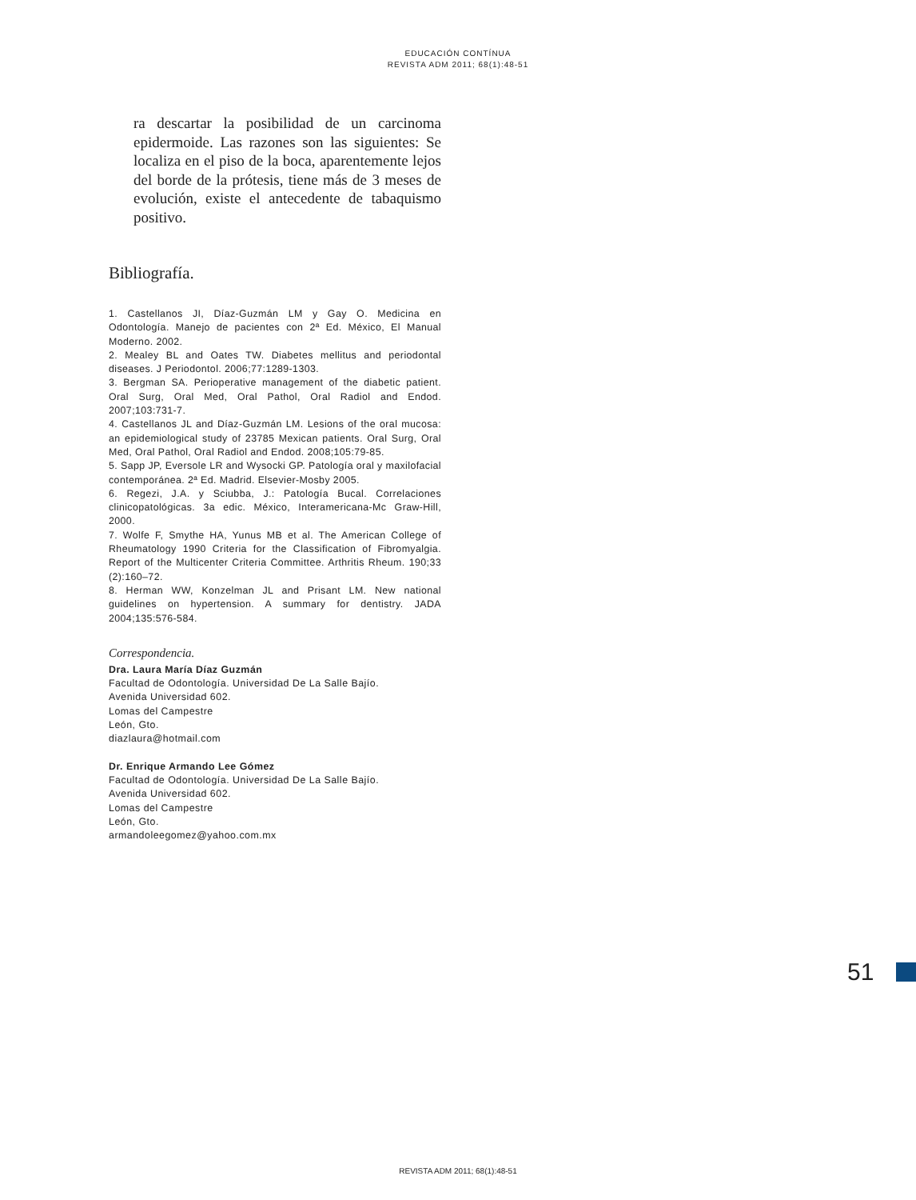EDUCACIÓN CONTÍNUA
REVISTA ADM 2011; 68(1):48-51
ra descartar la posibilidad de un carcinoma epidermoide. Las razones son las siguientes: Se localiza en el piso de la boca, aparentemente lejos del borde de la prótesis, tiene más de 3 meses de evolución, existe el antecedente de tabaquismo positivo.
Bibliografía.
1. Castellanos JI, Díaz-Guzmán LM y Gay O. Medicina en Odontología. Manejo de pacientes con 2ª Ed. México, El Manual Moderno. 2002.
2. Mealey BL and Oates TW. Diabetes mellitus and periodontal diseases. J Periodontol. 2006;77:1289-1303.
3. Bergman SA. Perioperative management of the diabetic patient. Oral Surg, Oral Med, Oral Pathol, Oral Radiol and Endod. 2007;103:731-7.
4. Castellanos JL and Díaz-Guzmán LM. Lesions of the oral mucosa: an epidemiological study of 23785 Mexican patients. Oral Surg, Oral Med, Oral Pathol, Oral Radiol and Endod. 2008;105:79-85.
5. Sapp JP, Eversole LR and Wysocki GP. Patología oral y maxilofacial contemporánea. 2ª Ed. Madrid. Elsevier-Mosby 2005.
6. Regezi, J.A. y Sciubba, J.: Patología Bucal. Correlaciones clinicopatológicas. 3a edic. México, Interamericana-Mc Graw-Hill, 2000.
7. Wolfe F, Smythe HA, Yunus MB et al. The American College of Rheumatology 1990 Criteria for the Classification of Fibromyalgia. Report of the Multicenter Criteria Committee. Arthritis Rheum. 190;33 (2):160–72.
8. Herman WW, Konzelman JL and Prisant LM. New national guidelines on hypertension. A summary for dentistry. JADA 2004;135:576-584.
Correspondencia.
Dra. Laura María Díaz Guzmán
Facultad de Odontología. Universidad De La Salle Bajío.
Avenida Universidad 602.
Lomas del Campestre
León, Gto.
diazlaura@hotmail.com
Dr. Enrique Armando Lee Gómez
Facultad de Odontología. Universidad De La Salle Bajío.
Avenida Universidad 602.
Lomas del Campestre
León, Gto.
armandoleegomez@yahoo.com.mx
51
REVISTA ADM 2011; 68(1):48-51